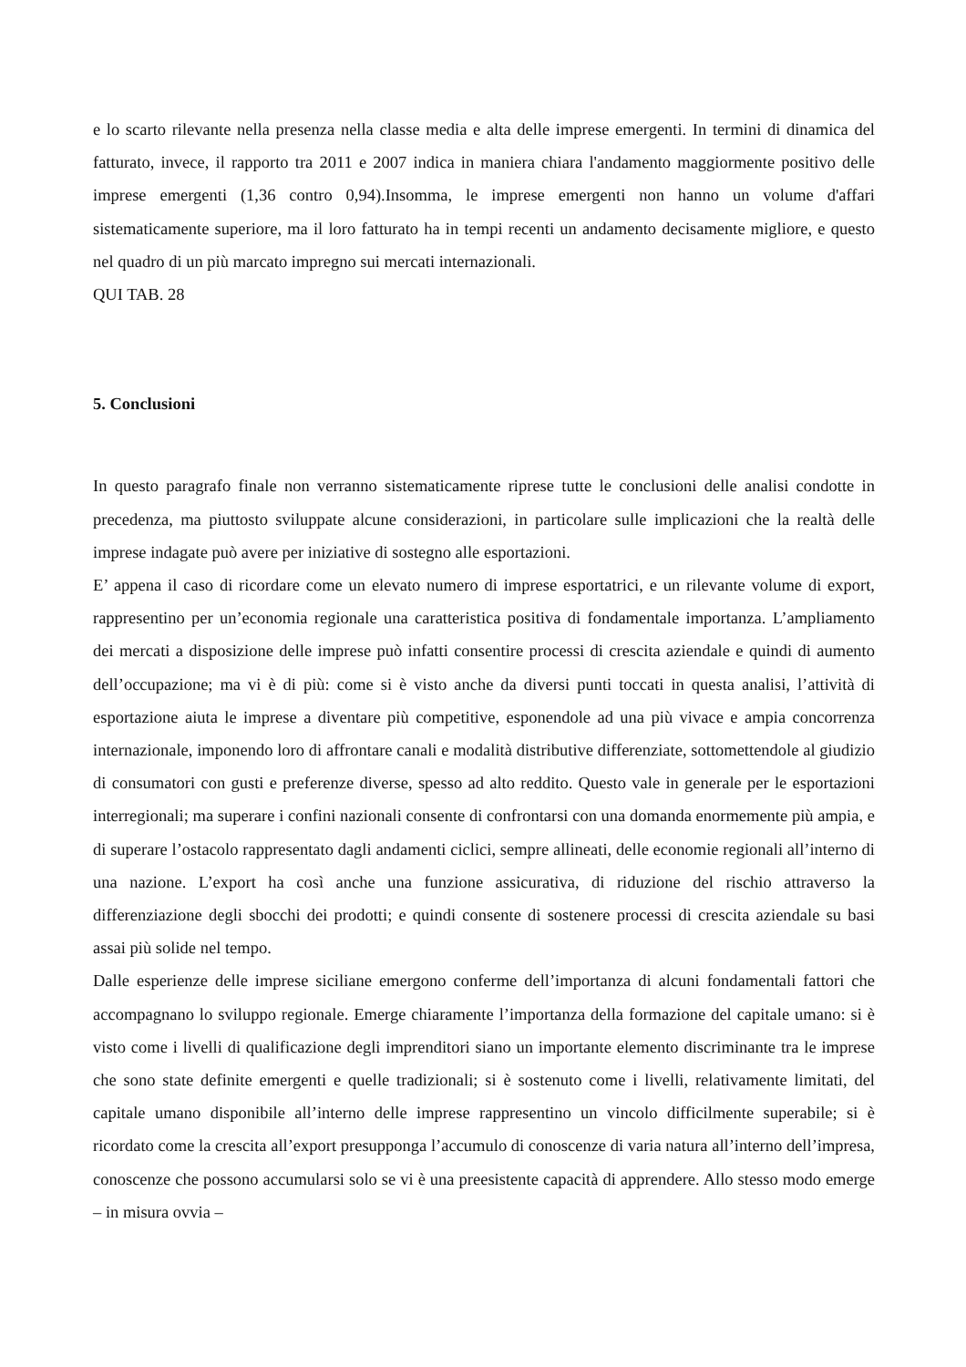e lo scarto rilevante nella presenza nella classe media e alta delle imprese emergenti. In termini di dinamica del fatturato, invece, il rapporto tra 2011 e 2007 indica in maniera chiara l'andamento maggiormente positivo delle imprese emergenti (1,36 contro 0,94).Insomma, le imprese emergenti non hanno un volume d'affari sistematicamente superiore, ma il loro fatturato ha in tempi recenti un andamento decisamente migliore, e questo nel quadro di un più marcato impregno sui mercati internazionali.
QUI TAB. 28
5. Conclusioni
In questo paragrafo finale non verranno sistematicamente riprese tutte le conclusioni delle analisi condotte in precedenza, ma piuttosto sviluppate alcune considerazioni, in particolare sulle implicazioni che la realtà delle imprese indagate può avere per iniziative di sostegno alle esportazioni.
E’ appena il caso di ricordare come un elevato numero di imprese esportatrici, e un rilevante volume di export, rappresentino per un’economia regionale una caratteristica positiva di fondamentale importanza. L’ampliamento dei mercati a disposizione delle imprese può infatti consentire processi di crescita aziendale e quindi di aumento dell’occupazione; ma vi è di più: come si è visto anche da diversi punti toccati in questa analisi, l’attività di esportazione aiuta le imprese a diventare più competitive, esponendole ad una più vivace e ampia concorrenza internazionale, imponendo loro di affrontare canali e modalità distributive differenziate, sottomettendole al giudizio di consumatori con gusti e preferenze diverse, spesso ad alto reddito. Questo vale in generale per le esportazioni interregionali; ma superare i confini nazionali consente di confrontarsi con una domanda enormemente più ampia, e di superare l’ostacolo rappresentato dagli andamenti ciclici, sempre allineati, delle economie regionali all’interno di una nazione. L’export ha così anche una funzione assicurativa, di riduzione del rischio attraverso la differenziazione degli sbocchi dei prodotti; e quindi consente di sostenere processi di crescita aziendale su basi assai più solide nel tempo.
Dalle esperienze delle imprese siciliane emergono conferme dell’importanza di alcuni fondamentali fattori che accompagnano lo sviluppo regionale. Emerge chiaramente l’importanza della formazione del capitale umano: si è visto come i livelli di qualificazione degli imprenditori siano un importante elemento discriminante tra le imprese che sono state definite emergenti e quelle tradizionali; si è sostenuto come i livelli, relativamente limitati, del capitale umano disponibile all’interno delle imprese rappresentino un vincolo difficilmente superabile; si è ricordato come la crescita all’export presupponga l’accumulo di conoscenze di varia natura all’interno dell’impresa, conoscenze che possono accumularsi solo se vi è una preesistente capacità di apprendere. Allo stesso modo emerge – in misura ovvia –